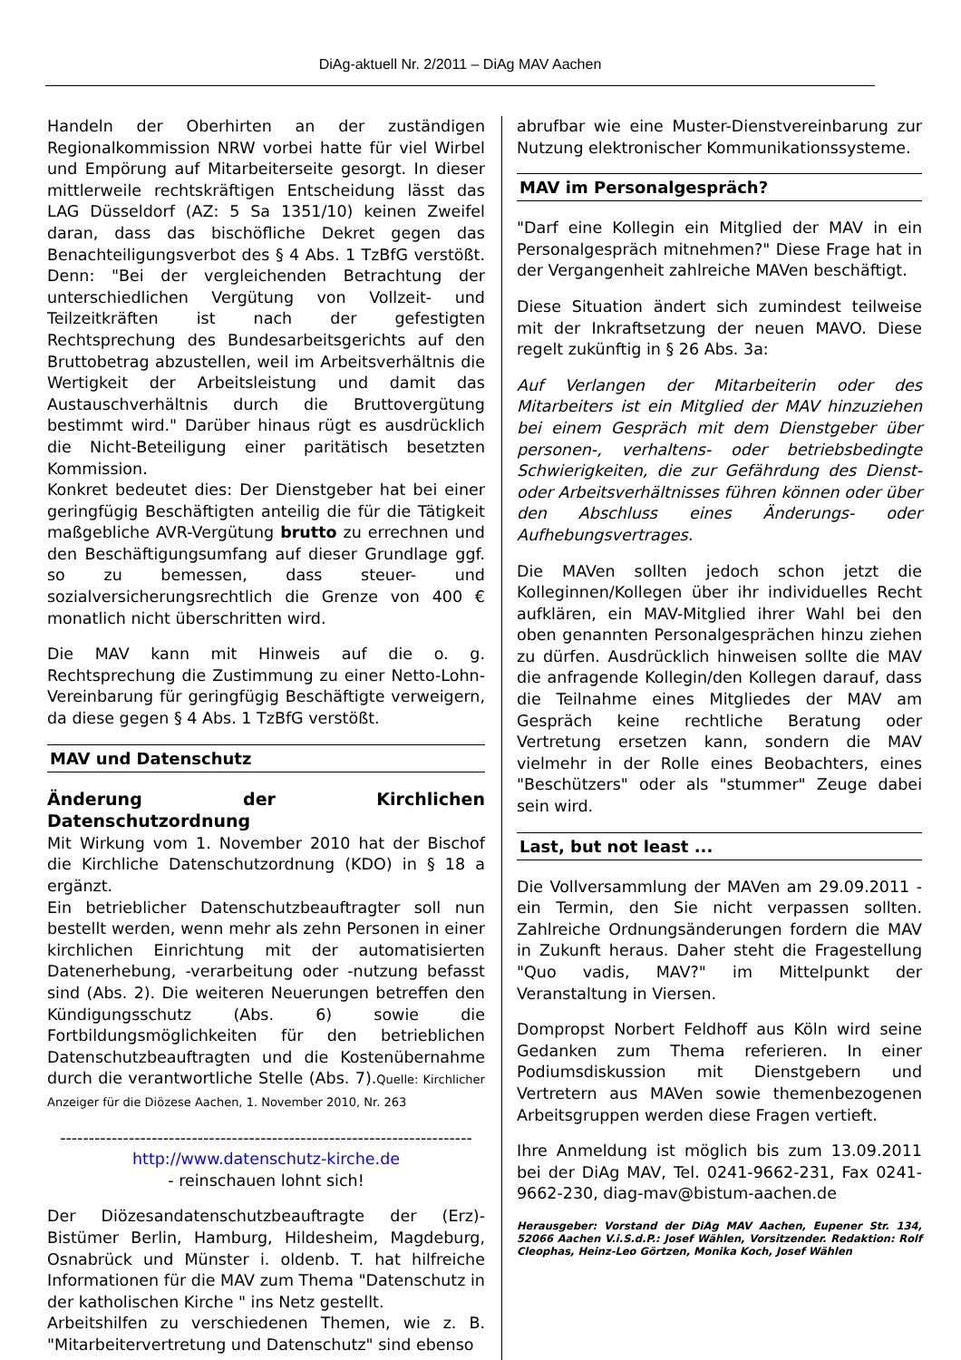DiAg-aktuell Nr. 2/2011 – DiAg MAV Aachen
Handeln der Oberhirten an der zuständigen Regionalkommission NRW vorbei hatte für viel Wirbel und Empörung auf Mitarbeiterseite gesorgt. In dieser mittlerweile rechtskräftigen Entscheidung lässt das LAG Düsseldorf (AZ: 5 Sa 1351/10) keinen Zweifel daran, dass das bischöfliche Dekret gegen das Benachteiligungsverbot des § 4 Abs. 1 TzBfG verstößt. Denn: "Bei der vergleichenden Betrachtung der unterschiedlichen Vergütung von Vollzeit- und Teilzeitkräften ist nach der gefestigten Rechtsprechung des Bundesarbeitsgerichts auf den Bruttobetrag abzustellen, weil im Arbeitsverhältnis die Wertigkeit der Arbeitsleistung und damit das Austauschverhältnis durch die Bruttovergütung bestimmt wird." Darüber hinaus rügt es ausdrücklich die Nicht-Beteiligung einer paritätisch besetzten Kommission.
Konkret bedeutet dies: Der Dienstgeber hat bei einer geringfügig Beschäftigten anteilig die für die Tätigkeit maßgebliche AVR-Vergütung brutto zu errechnen und den Beschäftigungsumfang auf dieser Grundlage ggf. so zu bemessen, dass steuer- und sozialversicherungsrechtlich die Grenze von 400 € monatlich nicht überschritten wird.
Die MAV kann mit Hinweis auf die o. g. Rechtsprechung die Zustimmung zu einer Netto-Lohn-Vereinbarung für geringfügig Beschäftigte verweigern, da diese gegen § 4 Abs. 1 TzBfG verstößt.
MAV und Datenschutz
Änderung der Kirchlichen Datenschutzordnung
Mit Wirkung vom 1. November 2010 hat der Bischof die Kirchliche Datenschutzordnung (KDO) in § 18 a ergänzt.
Ein betrieblicher Datenschutzbeauftragter soll nun bestellt werden, wenn mehr als zehn Personen in einer kirchlichen Einrichtung mit der automatisierten Datenerhebung, -verarbeitung oder -nutzung befasst sind (Abs. 2). Die weiteren Neuerungen betreffen den Kündigungsschutz (Abs. 6) sowie die Fortbildungsmöglichkeiten für den betrieblichen Datenschutzbeauftragten und die Kostenübernahme durch die verantwortliche Stelle (Abs. 7).Quelle: Kirchlicher Anzeiger für die Diözese Aachen, 1. November 2010, Nr. 263
------------------------------------------------------------------------
http://www.datenschutz-kirche.de
- reinschauen lohnt sich!
Der Diözesandatenschutzbeauftragte der (Erz)-Bistümer Berlin, Hamburg, Hildesheim, Magdeburg, Osnabrück und Münster i. oldenb. T. hat hilfreiche Informationen für die MAV zum Thema "Datenschutz in der katholischen Kirche " ins Netz gestellt.
Arbeitshilfen zu verschiedenen Themen, wie z. B. "Mitarbeitervertretung und Datenschutz" sind ebenso
abrufbar wie eine Muster-Dienstvereinbarung zur Nutzung elektronischer Kommunikationssysteme.
MAV im Personalgespräch?
"Darf eine Kollegin ein Mitglied der MAV in ein Personalgespräch mitnehmen?" Diese Frage hat in der Vergangenheit zahlreiche MAVen beschäftigt.
Diese Situation ändert sich zumindest teilweise mit der Inkraftsetzung der neuen MAVO. Diese regelt zukünftig in § 26 Abs. 3a:
Auf Verlangen der Mitarbeiterin oder des Mitarbeiters ist ein Mitglied der MAV hinzuziehen bei einem Gespräch mit dem Dienstgeber über personen-, verhaltens- oder betriebsbedingte Schwierigkeiten, die zur Gefährdung des Dienst- oder Arbeitsverhältnisses führen können oder über den Abschluss eines Änderungs- oder Aufhebungsvertrages.
Die MAVen sollten jedoch schon jetzt die Kolleginnen/Kollegen über ihr individuelles Recht aufklären, ein MAV-Mitglied ihrer Wahl bei den oben genannten Personalgesprächen hinzu ziehen zu dürfen. Ausdrücklich hinweisen sollte die MAV die anfragende Kollegin/den Kollegen darauf, dass die Teilnahme eines Mitgliedes der MAV am Gespräch keine rechtliche Beratung oder Vertretung ersetzen kann, sondern die MAV vielmehr in der Rolle eines Beobachters, eines "Beschützers" oder als "stummer" Zeuge dabei sein wird.
Last, but not least ...
Die Vollversammlung der MAVen am 29.09.2011 - ein Termin, den Sie nicht verpassen sollten. Zahlreiche Ordnungsänderungen fordern die MAV in Zukunft heraus. Daher steht die Fragestellung "Quo vadis, MAV?" im Mittelpunkt der Veranstaltung in Viersen.
Dompropst Norbert Feldhoff aus Köln wird seine Gedanken zum Thema referieren. In einer Podiumsdiskussion mit Dienstgebern und Vertretern aus MAVen sowie themenbezogenen Arbeitsgruppen werden diese Fragen vertieft.
Ihre Anmeldung ist möglich bis zum 13.09.2011 bei der DiAg MAV, Tel. 0241-9662-231, Fax 0241-9662-230, diag-mav@bistum-aachen.de
Herausgeber: Vorstand der DiAg MAV Aachen, Eupener Str. 134, 52066 Aachen V.i.S.d.P.: Josef Wählen, Vorsitzender. Redaktion: Rolf Cleophas, Heinz-Leo Görtzen, Monika Koch, Josef Wählen